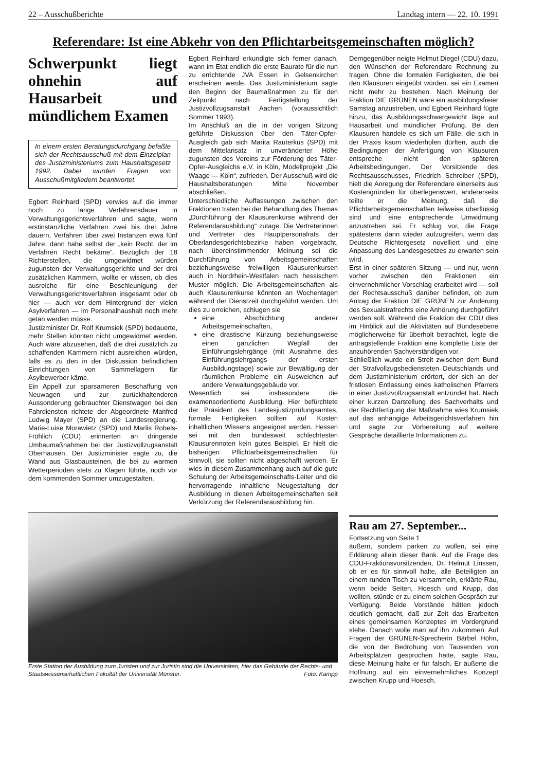22 – Ausschußberichte Landtag intern — 22. 10. 1991
Referendare: Ist eine Abkehr von den Pflichtarbeitsgemeinschaften möglich?
Schwerpunkt liegt ohnehin auf Hausarbeit und mündlichem Examen
In einem ersten Beratungsdurchgang befaßte sich der Rechtsausschuß mit dem Einzelplan des Justizministeriums zum Haushaltsgesetz 1992. Dabei wurden Fragen von Ausschußmitgliedern beantwortet.
Egbert Reinhard (SPD) verwies auf die immer noch zu lange Verfahrensdauer in Verwaltungsgerichtsverfahren und sagte, wenn erstinstanzliche Verfahren zwei bis drei Jahre dauern, Verfahren über zwei Instanzen etwa fünf Jahre, dann habe selbst der „kein Recht, der im Verfahren Recht bekäme“. Bezüglich der 18 Richterstellen, die umgewidmet würden zugunsten der Verwaltungsgerichte und der drei zusätzlichen Kammern, wollte er wissen, ob dies ausreiche für eine Beschleunigung der Verwaltungsgerichtsverfahren insgesamt oder ob hier — auch vor dem Hintergrund der vielen Asylverfahren — im Personalhaushalt noch mehr getan werden müsse.
Justizminister Dr. Rolf Krumsiek (SPD) bedauerte, mehr Stellen könnten nicht umgewidmet werden. Auch wäre abzusehen, daß die drei zusätzlich zu schaffenden Kammern nicht ausreichen würden, falls es zu den in der Diskussion befindlichen Einrichtungen von Sammellagern für Asylbewerber käme.
Ein Appell zur sparsameren Beschaffung von Neuwagen und zur zurückhaltenderen Aussonderung gebrauchter Dienstwagen bei den Fahrdiensten richtete der Abgeordnete Manfred Ludwig Mayer (SPD) an die Landesregierung. Marie-Luise Morawietz (SPD) und Marlis Robels-Fröhlich (CDU) erinnerten an dringende Umbaumaßnahmen bei der Justizvollzugsanstalt Oberhausen. Der Justizminister sagte zu, die Wand aus Glasbausteinen, die bei zu warmen Wetterperioden stets zu Klagen führte, noch vor dem kommenden Sommer umzugestalten.
Egbert Reinhard erkundigte sich ferner danach, wann im Etat endlich die erste Baurate für die nun zu errichtende JVA Essen in Gelsenkirchen erscheinen werde. Das Justizministerium sagte den Beginn der Baumaßnahmen zu für den Zeitpunkt nach Fertigstellung der Justizvollzugsanstalt Aachen (voraussichtlich Sommer 1993).
Im Anschluß an die in der vorigen Sitzung geführte Diskussion über den Täter-Opfer-Ausgleich gab sich Marita Rauterkus (SPD) mit dem Mittelansatz in unveränderter Höhe zugunsten des Vereins zur Förderung des Täter-Opfer-Ausgleichs e.V. in Köln, Modellprojekt „Die Waage — Köln“, zufrieden. Der Ausschuß wird die Haushaltsberatungen Mitte November abschließen.
Unterschiedliche Auffassungen zwischen den Fraktionen traten bei der Behandlung des Themas „Durchführung der Klausurenkurse während der Referendarausbildung“ zutage. Die Vertreterinnen und Vertreter des Hauptpersonalrats der Oberlandesgerichtsbezirke haben vorgebracht, nach übereinstimmender Meinung sei die Durchführung von Arbeitsgemeinschaften beziehungsweise freiwilligen Klausurenkursen auch in Nordrhein-Westfalen nach hessischem Muster möglich. Die Arbeitsgemeinschaften als auch Klausurenkurse könnten an Wochentagen während der Dienstzeit durchgeführt werden. Um dies zu erreichen, schlugen sie
eine Abschichtung anderer Arbeitsgemeinschaften,
eine drastische Kürzung beziehungsweise einen gänzlichen Wegfall der Einführungslehrgänge (mit Ausnahme des Einführungslehrgangs der ersten Ausbildungstage) sowie zur Bewältigung der räumlichen Probleme ein Ausweichen auf andere Verwaltungsgebäude vor.
Wesentlich sei insbesondere die examensorientierte Ausbildung. Hier befürchtete der Präsident des Landesjustizprüfungsamtes, formale Fertigkeiten sollten auf Kosten inhaltlichen Wissens angeeignet werden. Hessen sei mit den bundesweit schlechtesten Klausurennoten kein gutes Beispiel. Er hielt die bisherigen Pflichtarbeitsgemeinschaften für sinnvoll, sie sollten nicht abgeschafft werden. Er wies in diesem Zusammenhang auch auf die gute Schulung der Arbeitsgemeinschafts-Leiter und die hervorragende inhaltliche Neugestaltung der Ausbildung in diesen Arbeitsgemeinschaften seit Verkürzung der Referendarausbildung hin.
Demgegenüber neigte Helmut Diegel (CDU) dazu, den Wünschen der Referendare Rechnung zu tragen. Ohne die formalen Fertigkeiten, die bei den Klausuren eingeübt würden, sei ein Examen nicht mehr zu bestehen. Nach Meinung der Fraktion DIE GRÜNEN wäre ein ausbildungsfreier Samstag anzustreben, und Egbert Reinhard fügte hinzu, das Ausbildungsschwergewicht läge auf Hausarbeit und mündlicher Prüfung. Bei den Klausuren handele es sich um Fälle, die sich in der Praxis kaum wiederholen dürften, auch die Bedingungen der Anfertigung von Klausuren entspreche nicht den späteren Arbeitsbedingungen. Der Vorsitzende des Rechtsausschusses, Friedrich Schreiber (SPD), hielt die Anregung der Referendare einerseits aus Kostengründen für überlegenswert, andererseits teilte er die Meinung, daß die Pflichtarbeitsgemeinschaften teilweise überflüssig sind und eine entsprechende Umwidmung anzustreben sei. Er schlug vor, die Frage spätestens dann wieder aufzugreifen, wenn das Deutsche Richtergesetz novelliert und eine Anpassung des Landesgesetzes zu erwarten sein wird.
Erst in einer späteren Sitzung — und nur, wenn vorher zwischen den Fraktionen ein einvernehmlicher Vorschlag erarbeitet wird — soll der Rechtsausschuß darüber befinden, ob zum Antrag der Fraktion DIE GRÜNEN zur Änderung des Sexualstrafrechts eine Anhörung durchgeführt werden soll. Während die Fraktion der CDU dies im Hinblick auf die Aktivitäten auf Bundesebene möglicherweise für überholt betrachtet, legte die antragstellende Fraktion eine komplette Liste der anzuhörenden Sachverständigen vor.
Schließlich wurde ein Streit zwischen dem Bund der Strafvollzugsbediensteten Deutschlands und dem Justizministerium erörtert, der sich an der fristlosen Entlassung eines katholischen Pfarrers in einer Justizvollzugsanstalt entzündet hat. Nach einer kurzen Darstellung des Sachverhalts und der Rechtfertigung der Maßnahme wies Krumsiek auf das anhängige Arbeitsgerichtsverfahren hin und sagte zur Vorbereitung auf weitere Gespräche detaillierte Informationen zu.
Erste Station der Ausbildung zum Juristen und zur Juristin sind die Universitäten, hier das Gebäude der Rechts- und Staatswissenschaftlichen Fakultät der Universität Münster. Foto: Kampp
Rau am 27. September...
Fortsetzung von Seite 1
äußern, sondern parken zu wollen, sei eine Erklärung allein dieser Bank. Auf die Frage des CDU-Fraktionsvorsitzenden, Dr. Helmut Linssen, ob er es für sinnvoll halte, alle Beteiligten an einem runden Tisch zu versammeln, erklärte Rau, wenn beide Seiten, Hoesch und Krupp, das wollten, stünde er zu einem solchen Gespräch zur Verfügung. Beide Vorstände hätten jedoch deutlich gemacht, daß zur Zeit das Erarbeiten eines gemeinsamen Konzeptes im Vordergrund stehe. Danach wolle man auf ihn zukommen. Auf Fragen der GRÜNEN-Sprecherin Bärbel Höhn, die von der Bedrohung von Tausenden von Arbeitsplätzen gesprochen hatte, sagte Rau, diese Meinung halte er für falsch. Er äußerte die Hoffnung auf ein einvernehmliches Konzept zwischen Krupp und Hoesch.